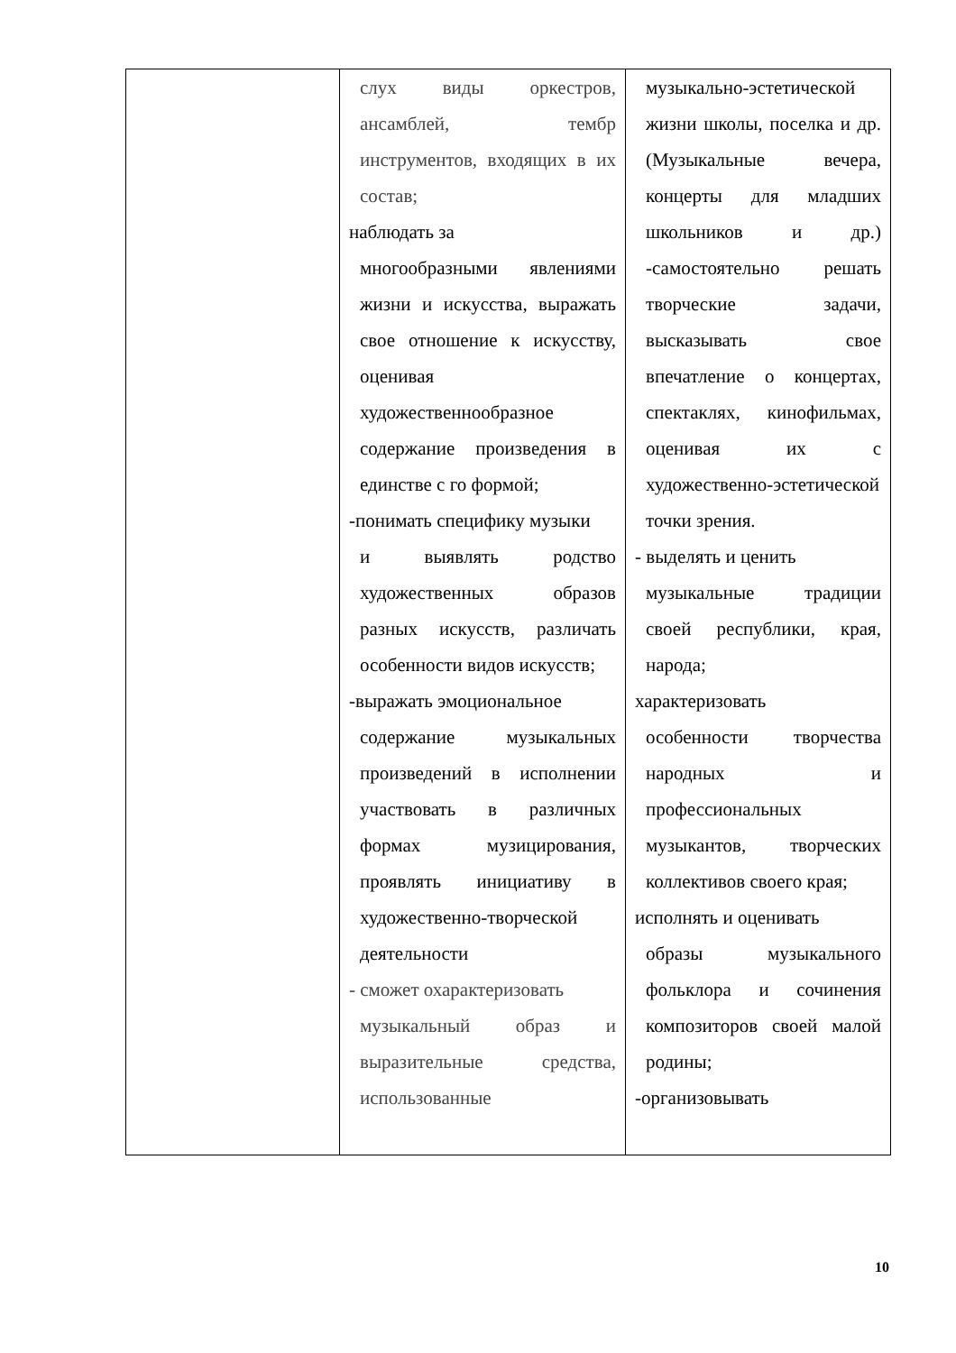| | слух виды оркестров, ансамблей, тембр инструментов, входящих в их состав; наблюдать за многообразными явлениями жизни и искусства, выражать свое отношение к искусству, оценивая художественнообразное содержание произведения в единстве с го формой; -понимать специфику музыки и выявлять родство художественных образов разных искусств, различать особенности видов искусств; -выражать эмоциональное содержание музыкальных произведений в исполнении участвовать в различных формах музицирования, проявлять инициативу в художественно-творческой деятельности - сможет охарактеризовать музыкальный образ и выразительные средства, использованные | музыкально-эстетической жизни школы, поселка и др. (Музыкальные вечера, концерты для младших школьников и др.) -самостоятельно решать творческие задачи, высказывать свое впечатление о концертах, спектаклях, кинофильмах, оценивая их с художественно-эстетической точки зрения. - выделять и ценить музыкальные традиции своей республики, края, народа; характеризовать особенности творчества народных и профессиональных музыкантов, творческих коллективов своего края; исполнять и оценивать образы музыкального фольклора и сочинения композиторов своей малой родины; -организовывать |
10